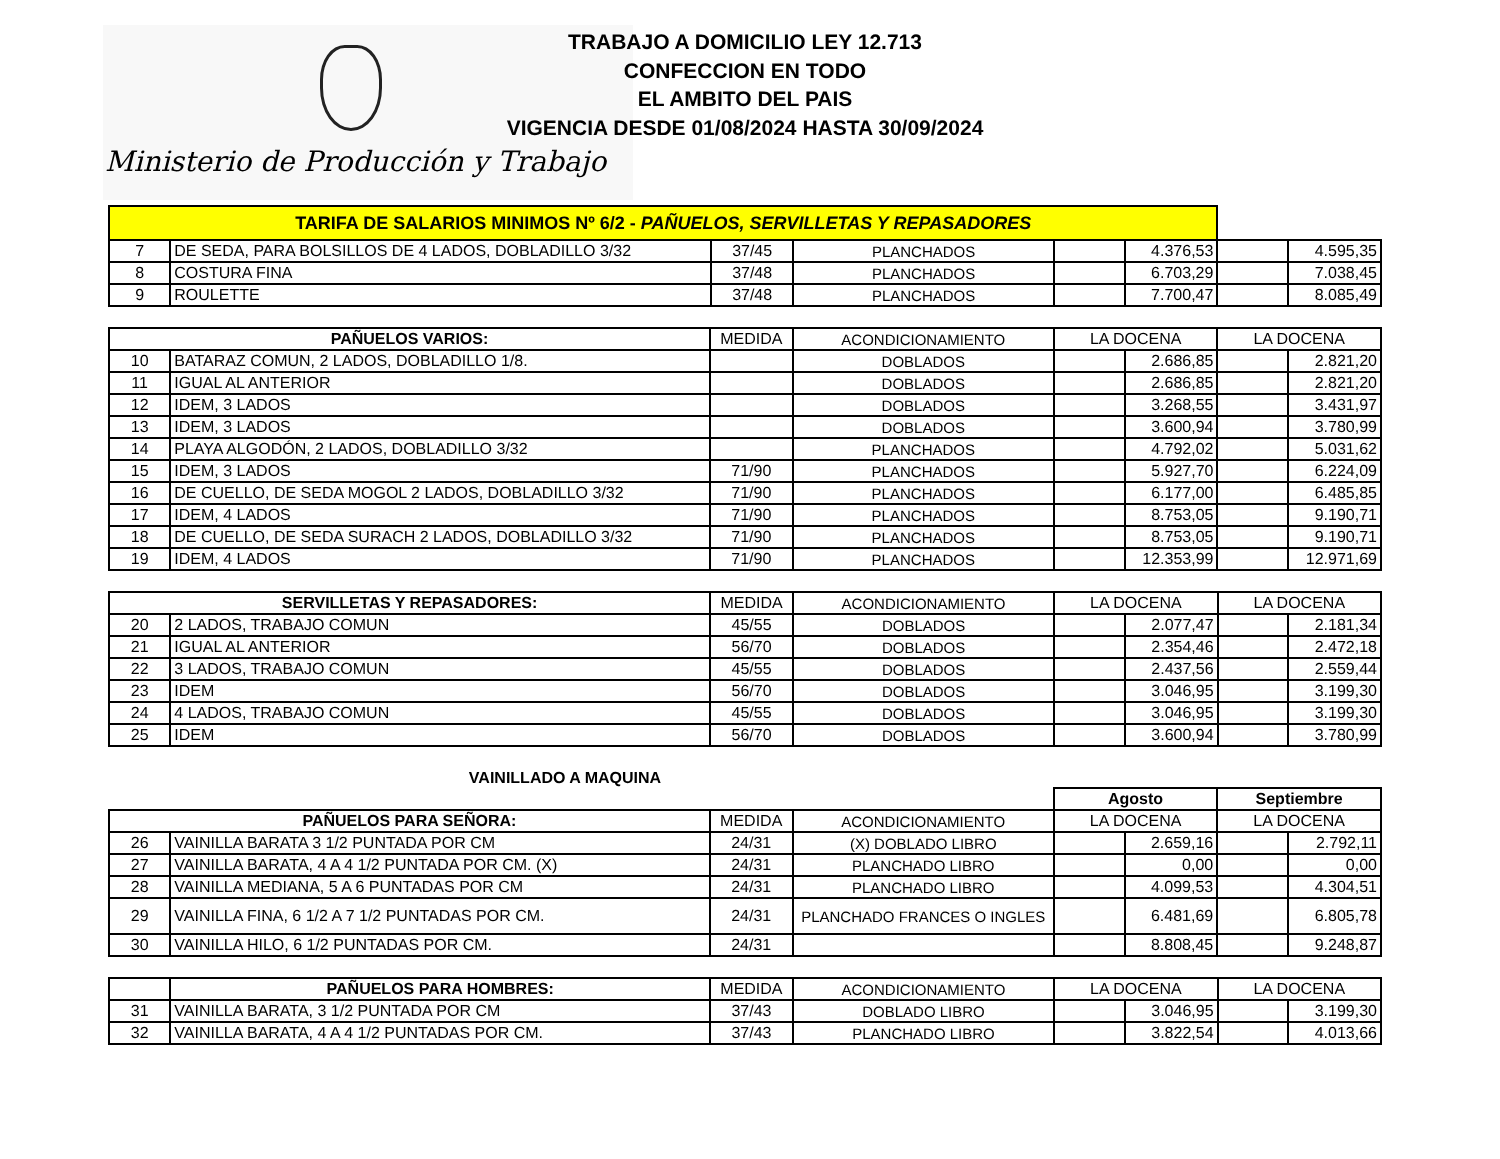Ministerio de Producción y Trabajo
TRABAJO A DOMICILIO LEY 12.713
CONFECCION EN TODO
EL AMBITO DEL PAIS
VIGENCIA DESDE 01/08/2024 HASTA 30/09/2024
| TARIFA DE SALARIOS MINIMOS Nº 6/2 - PAÑUELOS, SERVILLETAS Y REPASADORES | | | | | | | |
| 7 | DE SEDA, PARA BOLSILLOS DE 4 LADOS, DOBLADILLO 3/32 | 37/45 | PLANCHADOS | | 4.376,53 | | 4.595,35 |
| 8 | COSTURA FINA | 37/48 | PLANCHADOS | | 6.703,29 | | 7.038,45 |
| 9 | ROULETTE | 37/48 | PLANCHADOS | | 7.700,47 | | 8.085,49 |
| PAÑUELOS VARIOS: | | MEDIDA | ACONDICIONAMIENTO | LA DOCENA | | LA DOCENA | |
| --- | --- | --- | --- | --- | --- | --- | --- |
| 10 | BATARAZ COMUN, 2 LADOS, DOBLADILLO 1/8. | | DOBLADOS | | 2.686,85 | | 2.821,20 |
| 11 | IGUAL AL ANTERIOR | | DOBLADOS | | 2.686,85 | | 2.821,20 |
| 12 | IDEM, 3 LADOS | | DOBLADOS | | 3.268,55 | | 3.431,97 |
| 13 | IDEM, 3 LADOS | | DOBLADOS | | 3.600,94 | | 3.780,99 |
| 14 | PLAYA ALGODÓN, 2 LADOS, DOBLADILLO 3/32 | | PLANCHADOS | | 4.792,02 | | 5.031,62 |
| 15 | IDEM, 3 LADOS | 71/90 | PLANCHADOS | | 5.927,70 | | 6.224,09 |
| 16 | DE CUELLO, DE SEDA MOGOL 2 LADOS, DOBLADILLO 3/32 | 71/90 | PLANCHADOS | | 6.177,00 | | 6.485,85 |
| 17 | IDEM, 4 LADOS | 71/90 | PLANCHADOS | | 8.753,05 | | 9.190,71 |
| 18 | DE CUELLO, DE SEDA SURACH 2 LADOS, DOBLADILLO 3/32 | 71/90 | PLANCHADOS | | 8.753,05 | | 9.190,71 |
| 19 | IDEM, 4 LADOS | 71/90 | PLANCHADOS | | 12.353,99 | | 12.971,69 |
| SERVILLETAS Y REPASADORES: | | MEDIDA | ACONDICIONAMIENTO | LA DOCENA | | LA DOCENA | |
| --- | --- | --- | --- | --- | --- | --- | --- |
| 20 | 2 LADOS, TRABAJO COMUN | 45/55 | DOBLADOS | | 2.077,47 | | 2.181,34 |
| 21 | IGUAL AL ANTERIOR | 56/70 | DOBLADOS | | 2.354,46 | | 2.472,18 |
| 22 | 3 LADOS, TRABAJO COMUN | 45/55 | DOBLADOS | | 2.437,56 | | 2.559,44 |
| 23 | IDEM | 56/70 | DOBLADOS | | 3.046,95 | | 3.199,30 |
| 24 | 4 LADOS, TRABAJO COMUN | 45/55 | DOBLADOS | | 3.046,95 | | 3.199,30 |
| 25 | IDEM | 56/70 | DOBLADOS | | 3.600,94 | | 3.780,99 |
VAINILLADO A MAQUINA
| | | | | Agosto | | Septiembre | |
| PAÑUELOS PARA SEÑORA: | | MEDIDA | ACONDICIONAMIENTO | LA DOCENA | | LA DOCENA | |
| 26 | VAINILLA BARATA 3 1/2 PUNTADA POR CM | 24/31 | (X) DOBLADO LIBRO | | 2.659,16 | | 2.792,11 |
| 27 | VAINILLA BARATA, 4 A 4 1/2 PUNTADA POR CM. (X) | 24/31 | PLANCHADO LIBRO | | 0,00 | | 0,00 |
| 28 | VAINILLA MEDIANA, 5 A 6 PUNTADAS POR CM | 24/31 | PLANCHADO LIBRO | | 4.099,53 | | 4.304,51 |
| 29 | VAINILLA FINA, 6 1/2 A 7 1/2 PUNTADAS POR CM. | 24/31 | PLANCHADO FRANCES O INGLES | | 6.481,69 | | 6.805,78 |
| 30 | VAINILLA HILO, 6 1/2 PUNTADAS POR CM. | 24/31 | | | 8.808,45 | | 9.248,87 |
| | PAÑUELOS PARA HOMBRES: | MEDIDA | ACONDICIONAMIENTO | LA DOCENA | | LA DOCENA | |
| --- | --- | --- | --- | --- | --- | --- | --- |
| 31 | VAINILLA BARATA, 3 1/2 PUNTADA POR CM | 37/43 | DOBLADO LIBRO | | 3.046,95 | | 3.199,30 |
| 32 | VAINILLA BARATA, 4 A 4 1/2 PUNTADAS POR CM. | 37/43 | PLANCHADO LIBRO | | 3.822,54 | | 4.013,66 |